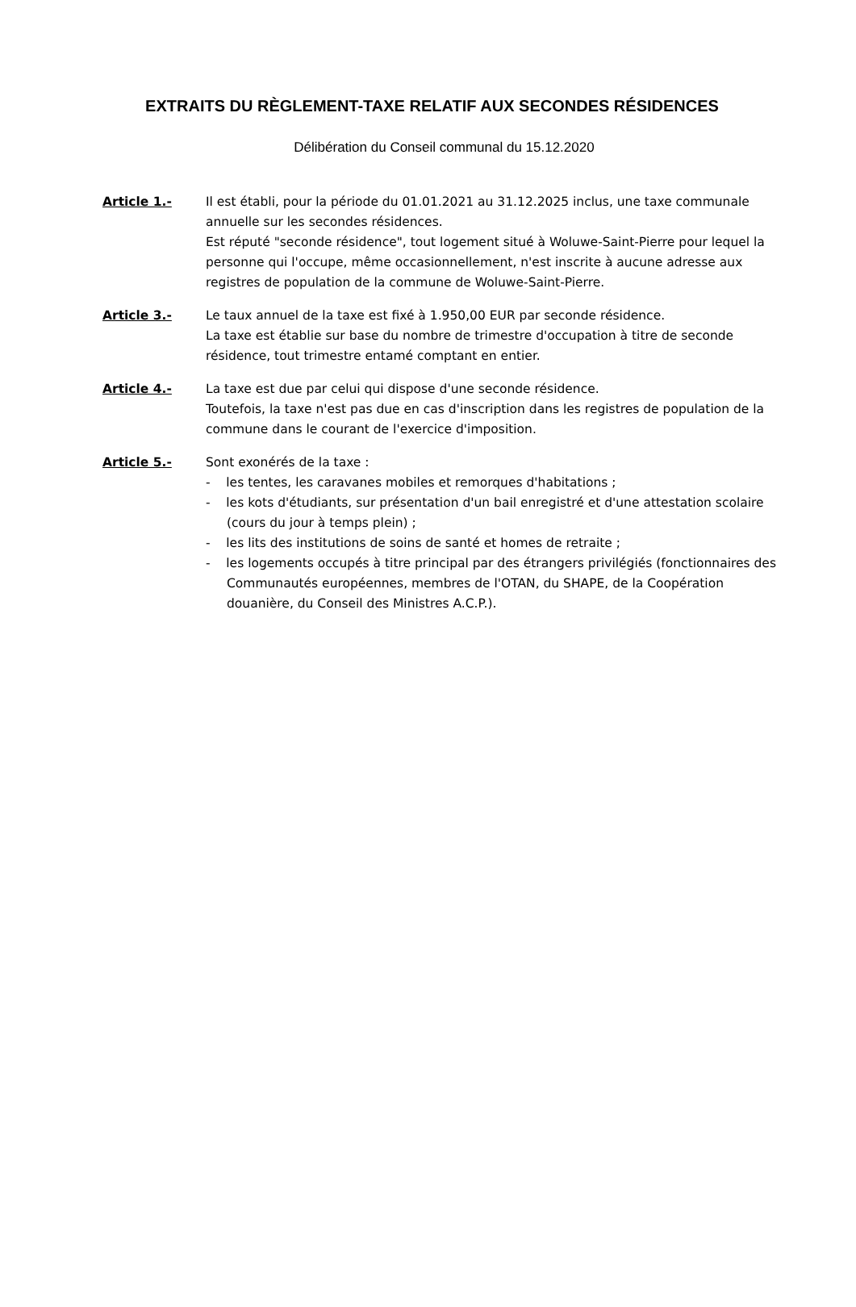EXTRAITS DU RÈGLEMENT-TAXE RELATIF AUX SECONDES RÉSIDENCES
Délibération du Conseil communal du 15.12.2020
Article 1.- Il est établi, pour la période du 01.01.2021 au 31.12.2025 inclus, une taxe communale annuelle sur les secondes résidences.
Est réputé "seconde résidence", tout logement situé à Woluwe-Saint-Pierre pour lequel la personne qui l'occupe, même occasionnellement, n'est inscrite à aucune adresse aux registres de population de la commune de Woluwe-Saint-Pierre.
Article 3.- Le taux annuel de la taxe est fixé à 1.950,00 EUR par seconde résidence.
La taxe est établie sur base du nombre de trimestre d'occupation à titre de seconde résidence, tout trimestre entamé comptant en entier.
Article 4.- La taxe est due par celui qui dispose d'une seconde résidence.
Toutefois, la taxe n'est pas due en cas d'inscription dans les registres de population de la commune dans le courant de l'exercice d'imposition.
Article 5.- Sont exonérés de la taxe :
- les tentes, les caravanes mobiles et remorques d'habitations ;
- les kots d'étudiants, sur présentation d'un bail enregistré et d'une attestation scolaire (cours du jour à temps plein) ;
- les lits des institutions de soins de santé et homes de retraite ;
- les logements occupés à titre principal par des étrangers privilégiés (fonctionnaires des Communautés européennes, membres de l'OTAN, du SHAPE, de la Coopération douanière, du Conseil des Ministres A.C.P.).